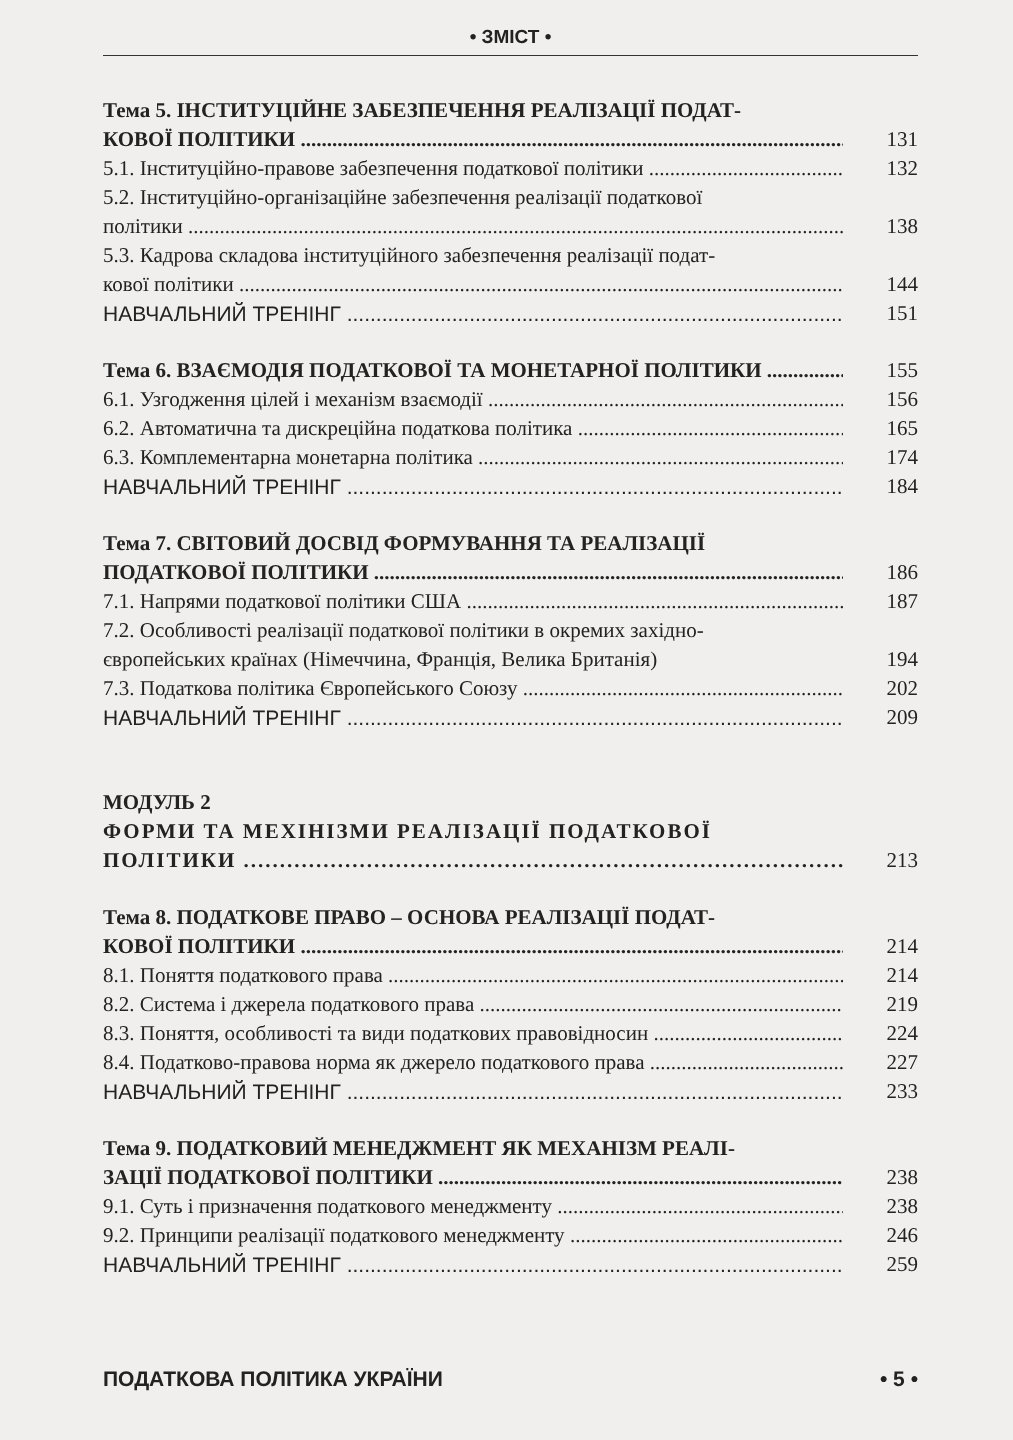• ЗМІСТ •
Тема 5. ІНСТИТУЦІЙНЕ ЗАБЕЗПЕЧЕННЯ РЕАЛІЗАЦІЇ ПОДАТ-
КОВОЇ ПОЛІТИКИ 131
5.1. Інституційно-правове забезпечення податкової політики 132
5.2. Інституційно-організаційне забезпечення реалізації податкової
політики 138
5.3. Кадрова складова інституційного забезпечення реалізації подат-
кової політики 144
НАВЧАЛЬНИЙ ТРЕНІНГ 151
Тема 6. ВЗАЄМОДІЯ ПОДАТКОВОЇ ТА МОНЕТАРНОЇ ПОЛІТИКИ 155
6.1. Узгодження цілей і механізм взаємодії 156
6.2. Автоматична та дискреційна податкова політика 165
6.3. Комплементарна монетарна політика 174
НАВЧАЛЬНИЙ ТРЕНІНГ 184
Тема 7. СВІТОВИЙ ДОСВІД ФОРМУВАННЯ ТА РЕАЛІЗАЦІЇ
ПОДАТКОВОЇ ПОЛІТИКИ 186
7.1. Напрями податкової політики США 187
7.2. Особливості реалізації податкової політики в окремих західно-
європейських країнах (Німеччина, Франція, Велика Британія) 194
7.3. Податкова політика Європейського Союзу 202
НАВЧАЛЬНИЙ ТРЕНІНГ 209
МОДУЛЬ 2
ФОРМИ ТА МЕХІНІЗМИ РЕАЛІЗАЦІЇ ПОДАТКОВОЇ
ПОЛІТИКИ 213
Тема 8. ПОДАТКОВЕ ПРАВО – ОСНОВА РЕАЛІЗАЦІЇ ПОДАТ-
КОВОЇ ПОЛІТИКИ 214
8.1. Поняття податкового права 214
8.2. Система і джерела податкового права 219
8.3. Поняття, особливості та види податкових правовідносин 224
8.4. Податково-правова норма як джерело податкового права 227
НАВЧАЛЬНИЙ ТРЕНІНГ 233
Тема 9. ПОДАТКОВИЙ МЕНЕДЖМЕНТ ЯК МЕХАНІЗМ РЕАЛІ-
ЗАЦІЇ ПОДАТКОВОЇ ПОЛІТИКИ 238
9.1. Суть і призначення податкового менеджменту 238
9.2. Принципи реалізації податкового менеджменту 246
НАВЧАЛЬНИЙ ТРЕНІНГ 259
ПОДАТКОВА ПОЛІТИКА УКРАЇНИ • 5 •